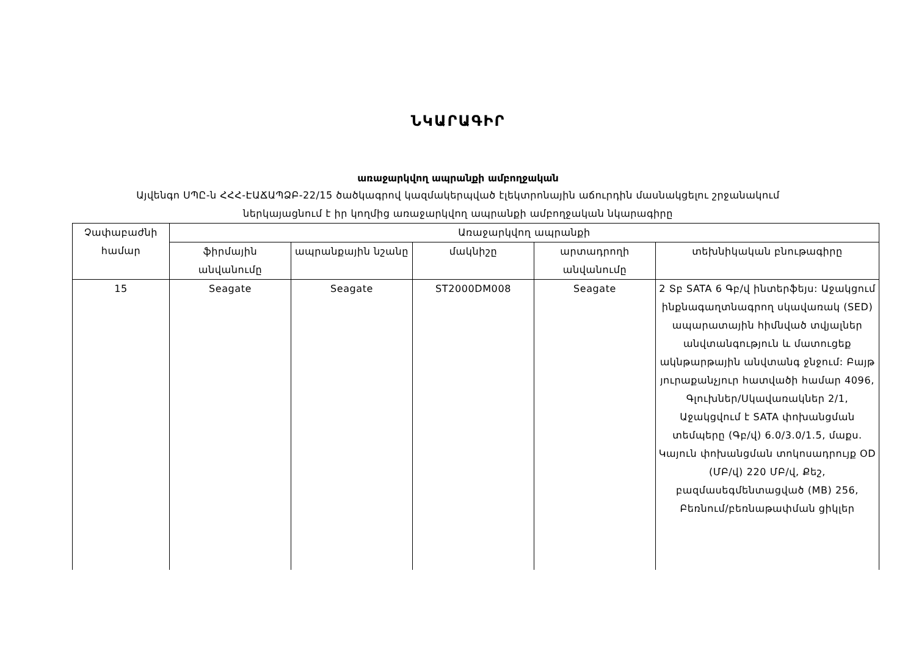ՆԿԱՐԱԳԻՐ
առաջարկվող ապրանքի ամբողջական
Այվենգո ՍՊԸ-ն ՀՀՀ-ԷԱՃԱՊՁԲ-22/15 ծածկագրով կազմակերպված էլեկտրոնային աճուրդին մասնակցելու շրջանակում
ներկայացնում է իր կողմից առաջարկվող ապրանքի ամբողջական նկարագիրը
| Չափաբաժնի համար | Առաջարկվող ապրանքի | | | | |
| --- | --- | --- | --- | --- | --- |
| | ֆիրմային անվանումը | ապրանքային նշանը | մակնիշը | արտադրողի անվանումը | տեխնիկական բնութագիրը |
| 15 | Seagate | Seagate | ST2000DM008 | Seagate | 2 Տբ SATA 6 Գբ/վ ինտերֆեյս: Աջակցում ինքնագաղտնագրող սկավառակ (SED) ապարատային հիմնված տվյալներ անվտանգություն և մատուցեք ակնթարթային անվտանգ ջնջում: Բայթ յուրաքանչյուր հատվածի համար 4096, Գլուխներ/Սկավառակներ 2/1, Աջակցվում է SATA փոխանցման տեմպերը (Գբ/վ) 6.0/3.0/1.5, մաքս. Կայուն փոխանցման տոկոսադրույք OD (ՄԲ/վ) 220 ՄԲ/վ, Քեշ, բազմասեգմենտացված (MB) 256, Բեռնում/բեռնաթափման ցիկլեր |